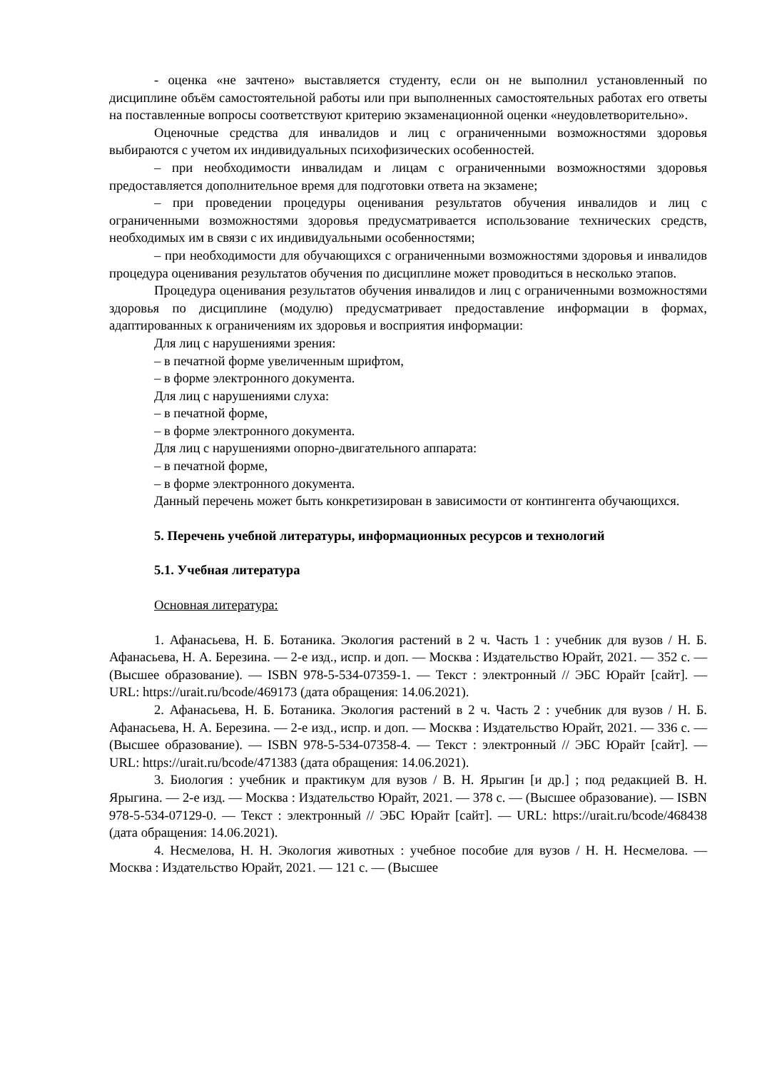- оценка «не зачтено» выставляется студенту, если он не выполнил установленный по дисциплине объём самостоятельной работы или при выполненных самостоятельных работах его ответы на поставленные вопросы соответствуют критерию экзаменационной оценки «неудовлетворительно».
Оценочные средства для инвалидов и лиц с ограниченными возможностями здоровья выбираются с учетом их индивидуальных психофизических особенностей.
– при необходимости инвалидам и лицам с ограниченными возможностями здоровья предоставляется дополнительное время для подготовки ответа на экзамене;
– при проведении процедуры оценивания результатов обучения инвалидов и лиц с ограниченными возможностями здоровья предусматривается использование технических средств, необходимых им в связи с их индивидуальными особенностями;
– при необходимости для обучающихся с ограниченными возможностями здоровья и инвалидов процедура оценивания результатов обучения по дисциплине может проводиться в несколько этапов.
Процедура оценивания результатов обучения инвалидов и лиц с ограниченными возможностями здоровья по дисциплине (модулю) предусматривает предоставление информации в формах, адаптированных к ограничениям их здоровья и восприятия информации:
Для лиц с нарушениями зрения:
– в печатной форме увеличенным шрифтом,
– в форме электронного документа.
Для лиц с нарушениями слуха:
– в печатной форме,
– в форме электронного документа.
Для лиц с нарушениями опорно-двигательного аппарата:
– в печатной форме,
– в форме электронного документа.
Данный перечень может быть конкретизирован в зависимости от контингента обучающихся.
5. Перечень учебной литературы, информационных ресурсов и технологий
5.1. Учебная литература
Основная литература:
1. Афанасьева, Н. Б. Ботаника. Экология растений в 2 ч. Часть 1 : учебник для вузов / Н. Б. Афанасьева, Н. А. Березина. — 2-е изд., испр. и доп. — Москва : Издательство Юрайт, 2021. — 352 с. — (Высшее образование). — ISBN 978-5-534-07359-1. — Текст : электронный // ЭБС Юрайт [сайт]. — URL: https://urait.ru/bcode/469173 (дата обращения: 14.06.2021).
2. Афанасьева, Н. Б. Ботаника. Экология растений в 2 ч. Часть 2 : учебник для вузов / Н. Б. Афанасьева, Н. А. Березина. — 2-е изд., испр. и доп. — Москва : Издательство Юрайт, 2021. — 336 с. — (Высшее образование). — ISBN 978-5-534-07358-4. — Текст : электронный // ЭБС Юрайт [сайт]. — URL: https://urait.ru/bcode/471383 (дата обращения: 14.06.2021).
3. Биология : учебник и практикум для вузов / В. Н. Ярыгин [и др.] ; под редакцией В. Н. Ярыгина. — 2-е изд. — Москва : Издательство Юрайт, 2021. — 378 с. — (Высшее образование). — ISBN 978-5-534-07129-0. — Текст : электронный // ЭБС Юрайт [сайт]. — URL: https://urait.ru/bcode/468438 (дата обращения: 14.06.2021).
4. Несмелова, Н. Н. Экология животных : учебное пособие для вузов / Н. Н. Несмелова. — Москва : Издательство Юрайт, 2021. — 121 с. — (Высшее